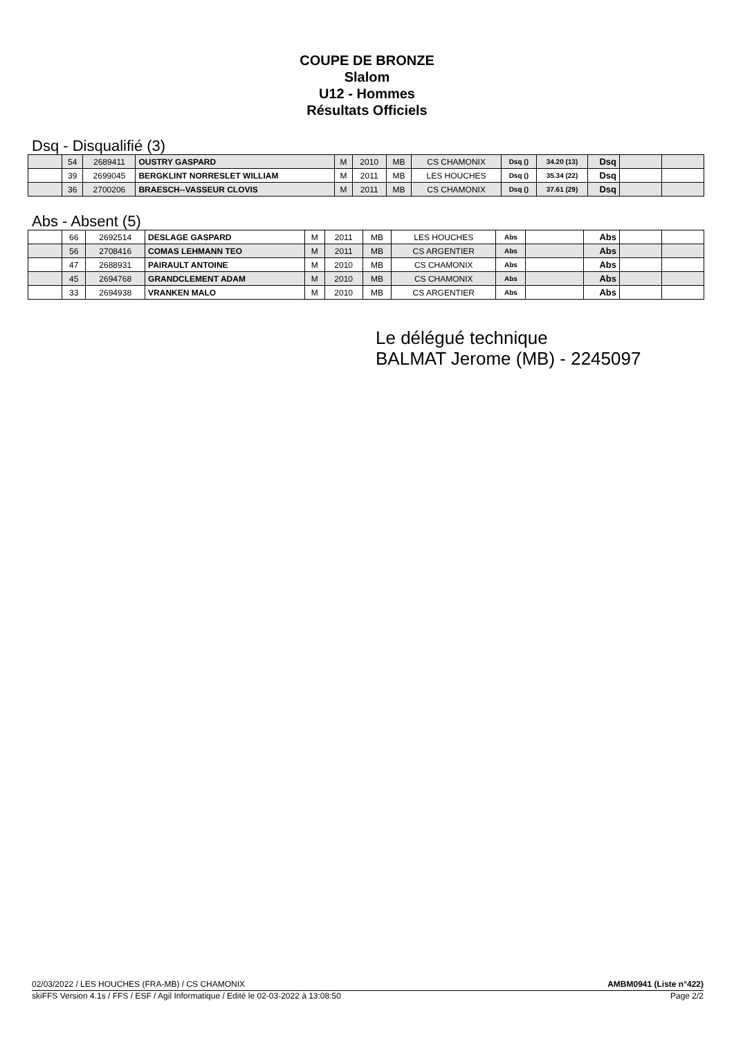COUPE DE BRONZE
Slalom
U12 - Hommes
Résultats Officiels
Dsq - Disqualifié (3)
| | 54 | 2689411 | OUSTRY GASPARD | M | 2010 | MB | CS CHAMONIX | Dsq () | 34.20 (13) | Dsq | | |
| | 39 | 2699045 | BERGKLINT NORRESLET WILLIAM | M | 2011 | MB | LES HOUCHES | Dsq () | 35.34 (22) | Dsq | | |
| | 36 | 2700206 | BRAESCH--VASSEUR CLOVIS | M | 2011 | MB | CS CHAMONIX | Dsq () | 37.61 (29) | Dsq | | |
Abs - Absent (5)
| | 66 | 2692514 | DESLAGE GASPARD | M | 2011 | MB | LES HOUCHES | Abs | | Abs | | |
| | 56 | 2708416 | COMAS LEHMANN TEO | M | 2011 | MB | CS ARGENTIER | Abs | | Abs | | |
| | 47 | 2688931 | PAIRAULT ANTOINE | M | 2010 | MB | CS CHAMONIX | Abs | | Abs | | |
| | 45 | 2694768 | GRANDCLEMENT ADAM | M | 2010 | MB | CS CHAMONIX | Abs | | Abs | | |
| | 33 | 2694938 | VRANKEN MALO | M | 2010 | MB | CS ARGENTIER | Abs | | Abs | | |
Le délégué technique
BALMAT Jerome (MB) - 2245097
02/03/2022 / LES HOUCHES (FRA-MB) / CS CHAMONIX AMBM0941 (Liste n°422)
skiFFS Version 4.1s / FFS / ESF / Agil Informatique / Edité le 02-03-2022 à 13:08:50 Page 2/2